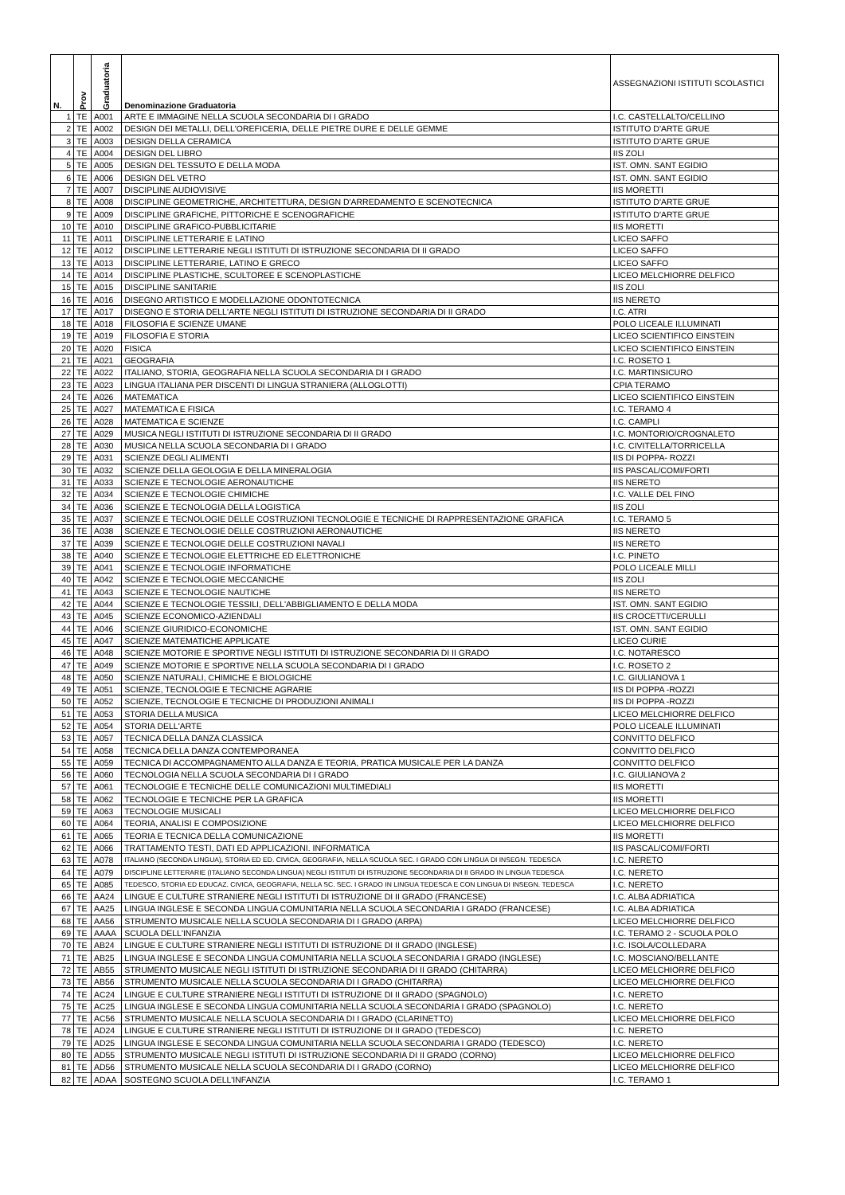| N. | Prov | Graduatoria | Denominazione Graduatoria | ASSEGNAZIONI ISTITUTI SCOLASTICI |
| --- | --- | --- | --- | --- |
| 1 | TE | A001 | ARTE E IMMAGINE NELLA SCUOLA SECONDARIA DI I GRADO | I.C. CASTELLALTO/CELLINO |
| 2 | TE | A002 | DESIGN DEI METALLI, DELL'OREFICERIA, DELLE PIETRE DURE E DELLE GEMME | ISTITUTO D'ARTE GRUE |
| 3 | TE | A003 | DESIGN DELLA CERAMICA | ISTITUTO D'ARTE GRUE |
| 4 | TE | A004 | DESIGN DEL LIBRO | IIS ZOLI |
| 5 | TE | A005 | DESIGN DEL TESSUTO E DELLA MODA | IST. OMN. SANT EGIDIO |
| 6 | TE | A006 | DESIGN DEL VETRO | IST. OMN. SANT EGIDIO |
| 7 | TE | A007 | DISCIPLINE AUDIOVISIVE | IIS MORETTI |
| 8 | TE | A008 | DISCIPLINE GEOMETRICHE, ARCHITETTURA, DESIGN D'ARREDAMENTO E SCENOTECNICA | ISTITUTO D'ARTE GRUE |
| 9 | TE | A009 | DISCIPLINE GRAFICHE, PITTORICHE E SCENOGRAFICHE | ISTITUTO D'ARTE GRUE |
| 10 | TE | A010 | DISCIPLINE GRAFICO-PUBBLICITARIE | IIS MORETTI |
| 11 | TE | A011 | DISCIPLINE LETTERARIE E LATINO | LICEO SAFFO |
| 12 | TE | A012 | DISCIPLINE LETTERARIE NEGLI ISTITUTI DI ISTRUZIONE SECONDARIA DI II GRADO | LICEO SAFFO |
| 13 | TE | A013 | DISCIPLINE LETTERARIE, LATINO E GRECO | LICEO SAFFO |
| 14 | TE | A014 | DISCIPLINE PLASTICHE, SCULTOREE E SCENOPLASTICHE | LICEO MELCHIORRE DELFICO |
| 15 | TE | A015 | DISCIPLINE SANITARIE | IIS ZOLI |
| 16 | TE | A016 | DISEGNO ARTISTICO E MODELLAZIONE ODONTOTECNICA | IIS NERETO |
| 17 | TE | A017 | DISEGNO E STORIA DELL'ARTE NEGLI ISTITUTI DI ISTRUZIONE SECONDARIA DI II GRADO | I.C. ATRI |
| 18 | TE | A018 | FILOSOFIA E SCIENZE UMANE | POLO LICEALE ILLUMINATI |
| 19 | TE | A019 | FILOSOFIA E STORIA | LICEO SCIENTIFICO EINSTEIN |
| 20 | TE | A020 | FISICA | LICEO SCIENTIFICO EINSTEIN |
| 21 | TE | A021 | GEOGRAFIA | I.C. ROSETO 1 |
| 22 | TE | A022 | ITALIANO, STORIA, GEOGRAFIA NELLA SCUOLA SECONDARIA DI I GRADO | I.C. MARTINSICURO |
| 23 | TE | A023 | LINGUA ITALIANA PER DISCENTI DI LINGUA STRANIERA (ALLOGLOTTI) | CPIA TERAMO |
| 24 | TE | A026 | MATEMATICA | LICEO SCIENTIFICO EINSTEIN |
| 25 | TE | A027 | MATEMATICA E FISICA | I.C. TERAMO 4 |
| 26 | TE | A028 | MATEMATICA E SCIENZE | I.C. CAMPLI |
| 27 | TE | A029 | MUSICA NEGLI ISTITUTI DI ISTRUZIONE SECONDARIA DI II GRADO | I.C. MONTORIO/CROGNALETO |
| 28 | TE | A030 | MUSICA NELLA SCUOLA SECONDARIA DI I GRADO | I.C. CIVITELLA/TORRICELLA |
| 29 | TE | A031 | SCIENZE DEGLI ALIMENTI | IIS DI POPPA- ROZZI |
| 30 | TE | A032 | SCIENZE DELLA GEOLOGIA E DELLA MINERALOGIA | IIS PASCAL/COMI/FORTI |
| 31 | TE | A033 | SCIENZE E TECNOLOGIE AERONAUTICHE | IIS NERETO |
| 32 | TE | A034 | SCIENZE E TECNOLOGIE CHIMICHE | I.C. VALLE DEL FINO |
| 34 | TE | A036 | SCIENZE E TECNOLOGIA DELLA LOGISTICA | IIS ZOLI |
| 35 | TE | A037 | SCIENZE E TECNOLOGIE DELLE COSTRUZIONI TECNOLOGIE E TECNICHE DI RAPPRESENTAZIONE GRAFICA | I.C. TERAMO 5 |
| 36 | TE | A038 | SCIENZE E TECNOLOGIE DELLE COSTRUZIONI AERONAUTICHE | IIS NERETO |
| 37 | TE | A039 | SCIENZE E TECNOLOGIE DELLE COSTRUZIONI NAVALI | IIS NERETO |
| 38 | TE | A040 | SCIENZE E TECNOLOGIE ELETTRICHE ED ELETTRONICHE | I.C. PINETO |
| 39 | TE | A041 | SCIENZE E TECNOLOGIE INFORMATICHE | POLO LICEALE MILLI |
| 40 | TE | A042 | SCIENZE E TECNOLOGIE MECCANICHE | IIS ZOLI |
| 41 | TE | A043 | SCIENZE E TECNOLOGIE NAUTICHE | IIS NERETO |
| 42 | TE | A044 | SCIENZE E TECNOLOGIE TESSILI, DELL'ABBIGLIAMENTO E DELLA MODA | IST. OMN. SANT EGIDIO |
| 43 | TE | A045 | SCIENZE ECONOMICO-AZIENDALI | IIS CROCETTI/CERULLI |
| 44 | TE | A046 | SCIENZE GIURIDICO-ECONOMICHE | IST. OMN. SANT EGIDIO |
| 45 | TE | A047 | SCIENZE MATEMATICHE APPLICATE | LICEO CURIE |
| 46 | TE | A048 | SCIENZE MOTORIE E SPORTIVE NEGLI ISTITUTI DI ISTRUZIONE SECONDARIA DI II GRADO | I.C. NOTARESCO |
| 47 | TE | A049 | SCIENZE MOTORIE E SPORTIVE NELLA SCUOLA SECONDARIA DI I GRADO | I.C. ROSETO 2 |
| 48 | TE | A050 | SCIENZE NATURALI, CHIMICHE E BIOLOGICHE | I.C. GIULIANOVA 1 |
| 49 | TE | A051 | SCIENZE, TECNOLOGIE E TECNICHE AGRARIE | IIS DI POPPA -ROZZI |
| 50 | TE | A052 | SCIENZE, TECNOLOGIE E TECNICHE DI PRODUZIONI ANIMALI | IIS DI POPPA -ROZZI |
| 51 | TE | A053 | STORIA DELLA MUSICA | LICEO MELCHIORRE DELFICO |
| 52 | TE | A054 | STORIA DELL'ARTE | POLO LICEALE ILLUMINATI |
| 53 | TE | A057 | TECNICA DELLA DANZA CLASSICA | CONVITTO DELFICO |
| 54 | TE | A058 | TECNICA DELLA DANZA CONTEMPORANEA | CONVITTO DELFICO |
| 55 | TE | A059 | TECNICA DI ACCOMPAGNAMENTO ALLA DANZA E TEORIA, PRATICA MUSICALE PER LA DANZA | CONVITTO DELFICO |
| 56 | TE | A060 | TECNOLOGIA NELLA SCUOLA SECONDARIA DI I GRADO | I.C. GIULIANOVA 2 |
| 57 | TE | A061 | TECNOLOGIE E TECNICHE DELLE COMUNICAZIONI MULTIMEDIALI | IIS MORETTI |
| 58 | TE | A062 | TECNOLOGIE E TECNICHE PER LA GRAFICA | IIS MORETTI |
| 59 | TE | A063 | TECNOLOGIE MUSICALI | LICEO MELCHIORRE DELFICO |
| 60 | TE | A064 | TEORIA, ANALISI E COMPOSIZIONE | LICEO MELCHIORRE DELFICO |
| 61 | TE | A065 | TEORIA E TECNICA DELLA COMUNICAZIONE | IIS MORETTI |
| 62 | TE | A066 | TRATTAMENTO TESTI, DATI ED APPLICAZIONI. INFORMATICA | IIS PASCAL/COMI/FORTI |
| 63 | TE | A078 | ITALIANO (SECONDA LINGUA), STORIA ED ED. CIVICA, GEOGRAFIA, NELLA SCUOLA SEC. I GRADO CON LINGUA DI INSEGN. TEDESCA | I.C. NERETO |
| 64 | TE | A079 | DISCIPLINE LETTERARIE (ITALIANO SECONDA LINGUA) NEGLI ISTITUTI DI ISTRUZIONE SECONDARIA DI II GRADO IN LINGUA TEDESCA | I.C. NERETO |
| 65 | TE | A085 | TEDESCO, STORIA ED EDUCAZ. CIVICA, GEOGRAFIA, NELLA SC. SEC. I GRADO IN LINGUA TEDESCA E CON LINGUA DI INSEGN. TEDESCA | I.C. NERETO |
| 66 | TE | AA24 | LINGUE E CULTURE STRANIERE NEGLI ISTITUTI DI ISTRUZIONE DI II GRADO (FRANCESE) | I.C. ALBA ADRIATICA |
| 67 | TE | AA25 | LINGUA INGLESE E SECONDA LINGUA COMUNITARIA NELLA SCUOLA SECONDARIA I GRADO (FRANCESE) | I.C. ALBA ADRIATICA |
| 68 | TE | AA56 | STRUMENTO MUSICALE NELLA SCUOLA SECONDARIA DI I GRADO (ARPA) | LICEO MELCHIORRE DELFICO |
| 69 | TE | AAAA | SCUOLA DELL'INFANZIA | I.C. TERAMO 2 - SCUOLA POLO |
| 70 | TE | AB24 | LINGUE E CULTURE STRANIERE NEGLI ISTITUTI DI ISTRUZIONE DI II GRADO (INGLESE) | I.C. ISOLA/COLLEDARA |
| 71 | TE | AB25 | LINGUA INGLESE E SECONDA LINGUA COMUNITARIA NELLA SCUOLA SECONDARIA I GRADO (INGLESE) | I.C. MOSCIANO/BELLANTE |
| 72 | TE | AB55 | STRUMENTO MUSICALE NEGLI ISTITUTI DI ISTRUZIONE SECONDARIA DI II GRADO (CHITARRA) | LICEO MELCHIORRE DELFICO |
| 73 | TE | AB56 | STRUMENTO MUSICALE NELLA SCUOLA SECONDARIA DI I GRADO (CHITARRA) | LICEO MELCHIORRE DELFICO |
| 74 | TE | AC24 | LINGUE E CULTURE STRANIERE NEGLI ISTITUTI DI ISTRUZIONE DI II GRADO (SPAGNOLO) | I.C. NERETO |
| 75 | TE | AC25 | LINGUA INGLESE E SECONDA LINGUA COMUNITARIA NELLA SCUOLA SECONDARIA I GRADO (SPAGNOLO) | I.C. NERETO |
| 77 | TE | AC56 | STRUMENTO MUSICALE NELLA SCUOLA SECONDARIA DI I GRADO (CLARINETTO) | LICEO MELCHIORRE DELFICO |
| 78 | TE | AD24 | LINGUE E CULTURE STRANIERE NEGLI ISTITUTI DI ISTRUZIONE DI II GRADO (TEDESCO) | I.C. NERETO |
| 79 | TE | AD25 | LINGUA INGLESE E SECONDA LINGUA COMUNITARIA NELLA SCUOLA SECONDARIA I GRADO (TEDESCO) | I.C. NERETO |
| 80 | TE | AD55 | STRUMENTO MUSICALE NEGLI ISTITUTI DI ISTRUZIONE SECONDARIA DI II GRADO (CORNO) | LICEO MELCHIORRE DELFICO |
| 81 | TE | AD56 | STRUMENTO MUSICALE NELLA SCUOLA SECONDARIA DI I GRADO (CORNO) | LICEO MELCHIORRE DELFICO |
| 82 | TE | ADAA | SOSTEGNO SCUOLA DELL'INFANZIA | I.C. TERAMO 1 |